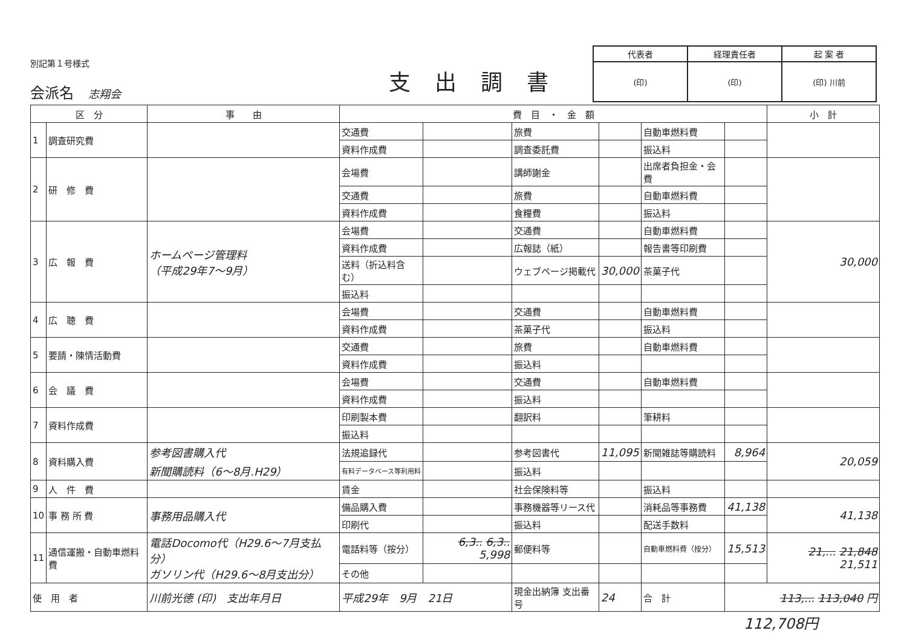別記第１号様式
会派名　志翔会
支出調書
| 代表者 | 経理責任者 | 起 案 者 |
| (印) | (印) | (印) 川前 |
| 区 分 | | 事 由 | 費 目 ・ 金 額 | | | | | | 小 計 |
| --- | --- | --- | --- | --- | --- | --- | --- | --- | --- |
| 1 | 調査研究費 | | 交通費 | | 旅費 | | 自動車燃料費 | | |
| | | | 資料作成費 | | 調査委託費 | | 振込料 | | |
| 2 | 研 修 費 | | 会場費 | | 講師謝金 | | 出席者負担金・会費 | | |
| | | | 交通費 | | 旅費 | | 自動車燃料費 | | |
| | | | 資料作成費 | | 食糧費 | | 振込料 | | |
| 3 | 広 報 費 | ホームページ管理料 （平成29年7～9月） | 会場費 | | 交通費 | | 自動車燃料費 | | 30,000 |
| | | | 資料作成費 | | 広報誌（紙） | | 報告書等印刷費 | | |
| | | | 送料（折込料含む） | | ウェブページ掲載代 | 30,000 | 茶菓子代 | | |
| | | | 振込料 | | | | | | |
| 4 | 広 聴 費 | | 会場費 | | 交通費 | | 自動車燃料費 | | |
| | | | 資料作成費 | | 茶菓子代 | | 振込料 | | |
| 5 | 要請・陳情活動費 | | 交通費 | | 旅費 | | 自動車燃料費 | | |
| | | | 資料作成費 | | 振込料 | | | | |
| 6 | 会 議 費 | | 会場費 | | 交通費 | | 自動車燃料費 | | |
| | | | 資料作成費 | | 振込料 | | | | |
| 7 | 資料作成費 | | 印刷製本費 | | 翻訳料 | | 筆耕料 | | |
| | | | 振込料 | | | | | | |
| 8 | 資料購入費 | 参考図書購入代 新聞購読料（6～8月.H29） | 法規追録代 | | 参考図書代 | 11,095 | 新聞雑誌等購読料 | 8,964 | 20,059 |
| | | | 有料データベース等利用料 | | 振込料 | | | | |
| 9 | 人 件 費 | | 賃金 | | 社会保険料等 | | 振込料 | | |
| 10 | 事 務 所 費 | 事務用品購入代 | 備品購入費 | | 事務機器等リース代 | | 消耗品等事務費 | 41,138 | 41,138 |
| | | | 印刷代 | | 振込料 | | 配送手数料 | | |
| 11 | 通信運搬・自動車燃料費 | 電話Docomo代（H29.6～7月支払分） ガソリン代（H29.6～8月支出分） | 電話料等（按分） | 6,3.. 6,3.. 5,998 | 郵便料等 | | 自動車燃料費（按分） | 15,513 | 21,... 21,848 21,511 |
| | | | その他 | | | | | | |
| 使 用 者 | | 川前光徳 (印) 支出年月日 | 平成29年 9月 21日 | | 現金出納簿 支出番号 | 24 | 合 計 | 113,... 113,040 円 | |
112,708円